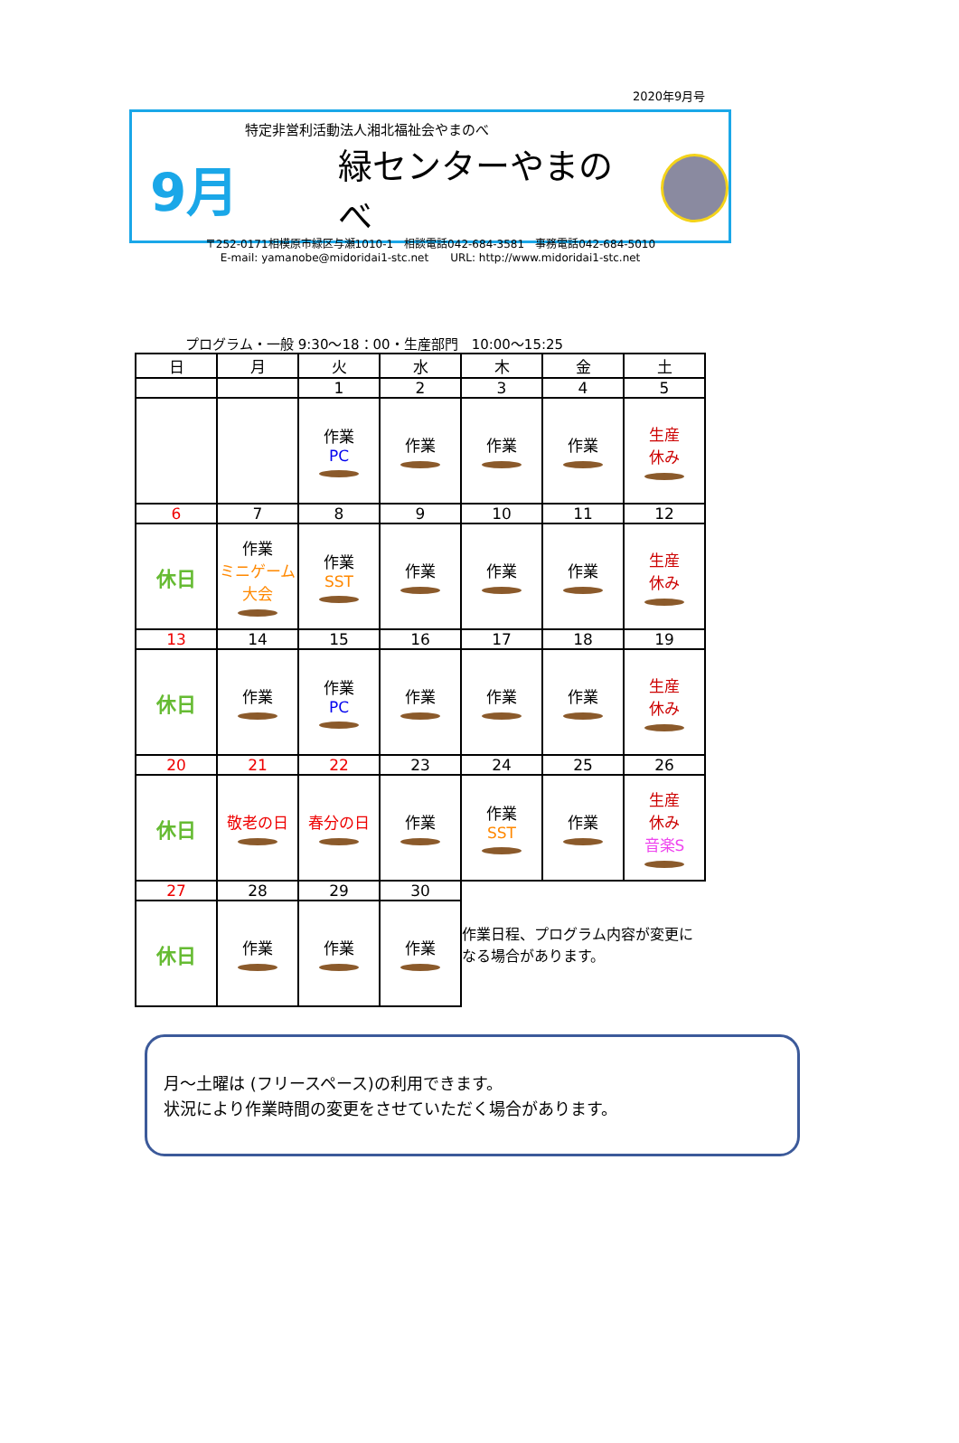2020年9月号
特定非営利活動法人湘北福祉会やまのべ
9月
緑センターやまのべ
〒252-0171相模原市緑区与瀬1010-1　相談電話042-684-3581　事務電話042-684-5010
E-mail: yamanobe@midoridai1-stc.net　　URL: http://www.midoridai1-stc.net
プログラム・一般 9:30〜18：00・生産部門　10:00〜15:25
| 日 | 月 | 火 | 水 | 木 | 金 | 土 |
| --- | --- | --- | --- | --- | --- | --- |
| | | 1 | 2 | 3 | 4 | 5 |
| | | 作業 PC | 作業 | 作業 | 作業 | 生産 休み |
| 6 | 7 | 8 | 9 | 10 | 11 | 12 |
| 休日 | 作業 ミニゲーム大会 | 作業 SST | 作業 | 作業 | 作業 | 生産 休み |
| 13 | 14 | 15 | 16 | 17 | 18 | 19 |
| 休日 | 作業 | 作業 PC | 作業 | 作業 | 作業 | 生産 休み |
| 20 | 21 | 22 | 23 | 24 | 25 | 26 |
| 休日 | 敬老の日 | 春分の日 | 作業 | 作業 SST | 作業 | 生産 休み 音楽S |
| 27 | 28 | 29 | 30 | 作業日程、プログラム内容が変更になる場合があります。 | | |
| 休日 | 作業 | 作業 | 作業 | | | |
月～土曜は (フリースペース)の利用できます。
状況により作業時間の変更をさせていただく場合があります。